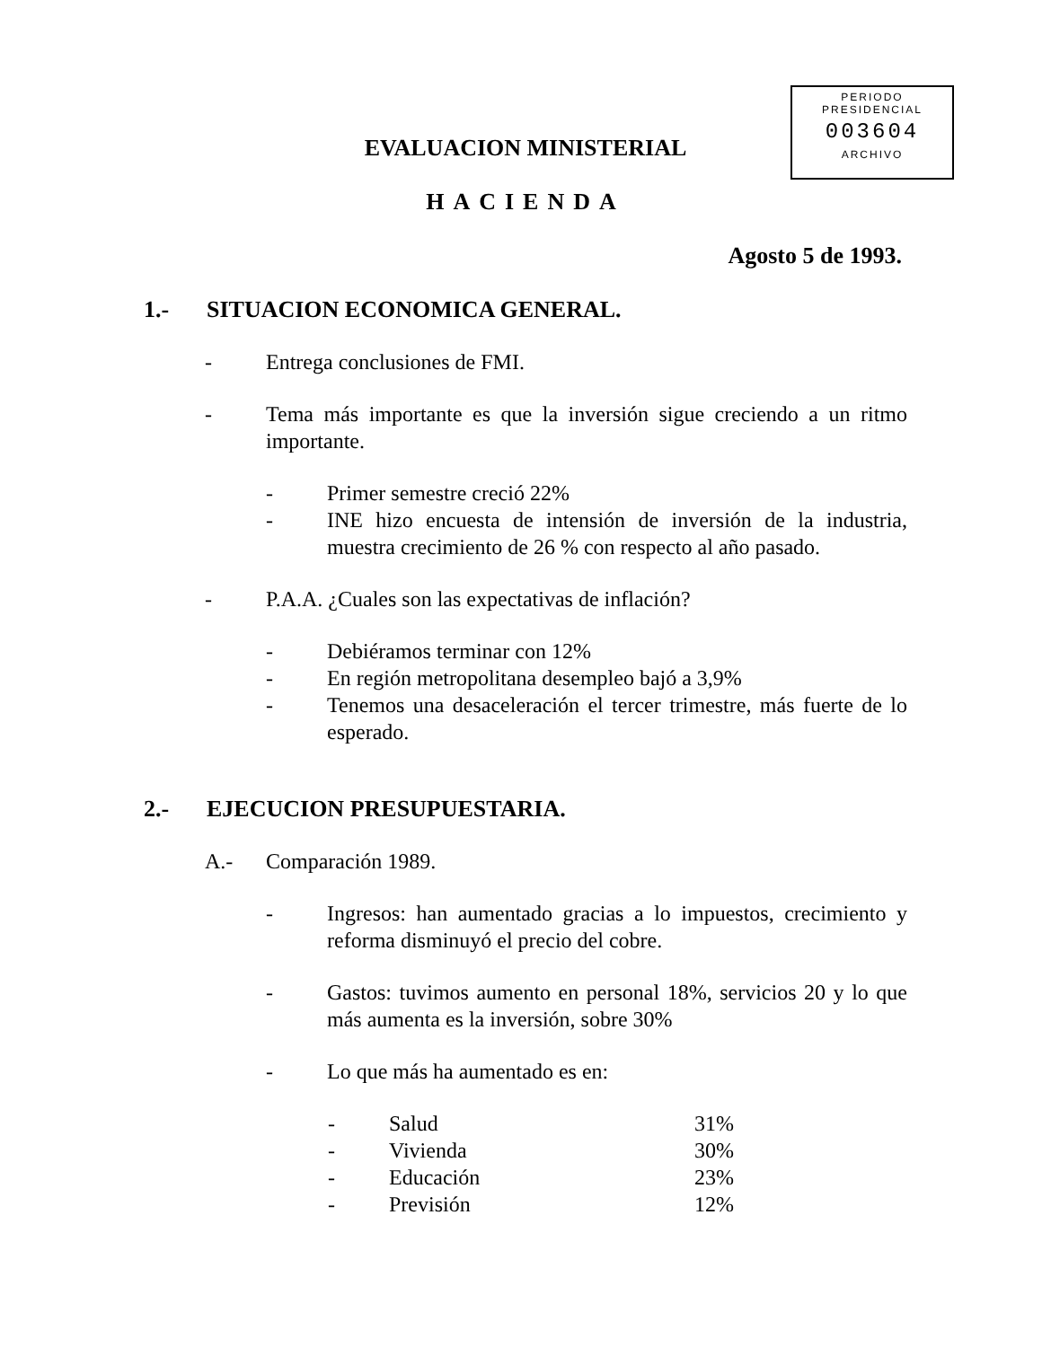PERIODO
PRESIDENCIAL
003604
ARCHIVO
EVALUACION MINISTERIAL
HACIENDA
Agosto 5 de 1993.
1.- SITUACION ECONOMICA GENERAL.
- Entrega conclusiones de FMI.
- Tema más importante es que la inversión sigue creciendo a un ritmo importante.
- Primer semestre creció 22%
- INE hizo encuesta de intensión de inversión de la industria, muestra crecimiento de 26 % con respecto al año pasado.
- P.A.A. ¿Cuales son las expectativas de inflación?
- Debiéramos terminar con 12%
- En región metropolitana desempleo bajó a 3,9%
- Tenemos una desaceleración el tercer trimestre, más fuerte de lo esperado.
2.- EJECUCION PRESUPUESTARIA.
A.- Comparación 1989.
- Ingresos: han aumentado gracias a lo impuestos, crecimiento y reforma disminuyó el precio del cobre.
- Gastos: tuvimos aumento en personal 18%, servicios 20 y lo que más aumenta es la inversión, sobre 30%
- Lo que más ha aumentado es en:
- Salud 31%
- Vivienda 30%
- Educación 23%
- Previsión 12%